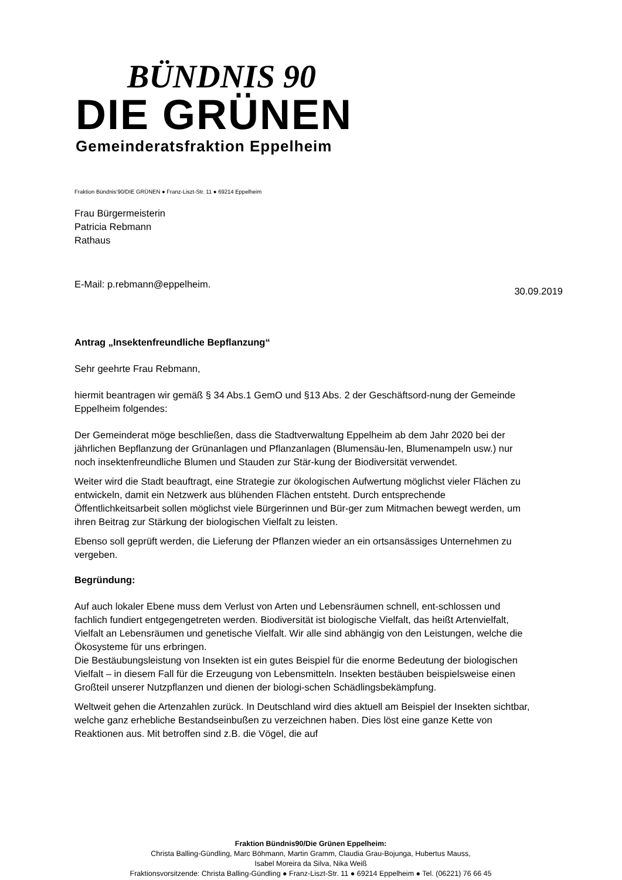BÜNDNIS 90
DIE GRÜNEN
Gemeinderatsfraktion Eppelheim
Fraktion Bündnis‘90/DIE GRÜNEN ● Franz-Liszt-Str. 11 ● 69214 Eppelheim
Frau Bürgermeisterin
Patricia Rebmann
Rathaus
E-Mail: p.rebmann@eppelheim. 30.09.2019
Antrag „Insektenfreundliche Bepflanzung“
Sehr geehrte Frau Rebmann,
hiermit beantragen wir gemäß § 34 Abs.1 GemO und §13 Abs. 2 der Geschäftsord-nung der Gemeinde Eppelheim folgendes:
Der Gemeinderat möge beschließen, dass die Stadtverwaltung Eppelheim ab dem Jahr 2020 bei der jährlichen Bepflanzung der Grünanlagen und Pflanzanlagen (Blumensäu-len, Blumenampeln usw.) nur noch insektenfreundliche Blumen und Stauden zur Stär-kung der Biodiversität verwendet.
Weiter wird die Stadt beauftragt, eine Strategie zur ökologischen Aufwertung möglichst vieler Flächen zu entwickeln, damit ein Netzwerk aus blühenden Flächen entsteht. Durch entsprechende Öffentlichkeitsarbeit sollen möglichst viele Bürgerinnen und Bür-ger zum Mitmachen bewegt werden, um ihren Beitrag zur Stärkung der biologischen Vielfalt zu leisten.
Ebenso soll geprüft werden, die Lieferung der Pflanzen wieder an ein ortsansässiges Unternehmen zu vergeben.
Begründung:
Auf auch lokaler Ebene muss dem Verlust von Arten und Lebensräumen schnell, ent-schlossen und fachlich fundiert entgegengetreten werden. Biodiversität ist biologische Vielfalt, das heißt Artenvielfalt, Vielfalt an Lebensräumen und genetische Vielfalt. Wir alle sind abhängig von den Leistungen, welche die Ökosysteme für uns erbringen.
Die Bestäubungsleistung von Insekten ist ein gutes Beispiel für die enorme Bedeutung der biologischen Vielfalt – in diesem Fall für die Erzeugung von Lebensmitteln. Insekten bestäuben beispielsweise einen Großteil unserer Nutzpflanzen und dienen der biologi-schen Schädlingsbekämpfung.
Weltweit gehen die Artenzahlen zurück. In Deutschland wird dies aktuell am Beispiel der Insekten sichtbar, welche ganz erhebliche Bestandseinbußen zu verzeichnen haben. Dies löst eine ganze Kette von Reaktionen aus. Mit betroffen sind z.B. die Vögel, die auf
Fraktion Bündnis90/Die Grünen Eppelheim:
Christa Balling-Gündling, Marc Böhmann, Martin Gramm, Claudia Grau-Bojunga, Hubertus Mauss,
Isabel Moreira da Silva, Nika Weiß
Fraktionsvorsitzende: Christa Balling-Gündling ● Franz-Liszt-Str. 11 ● 69214 Eppelheim ● Tel. (06221) 76 66 45